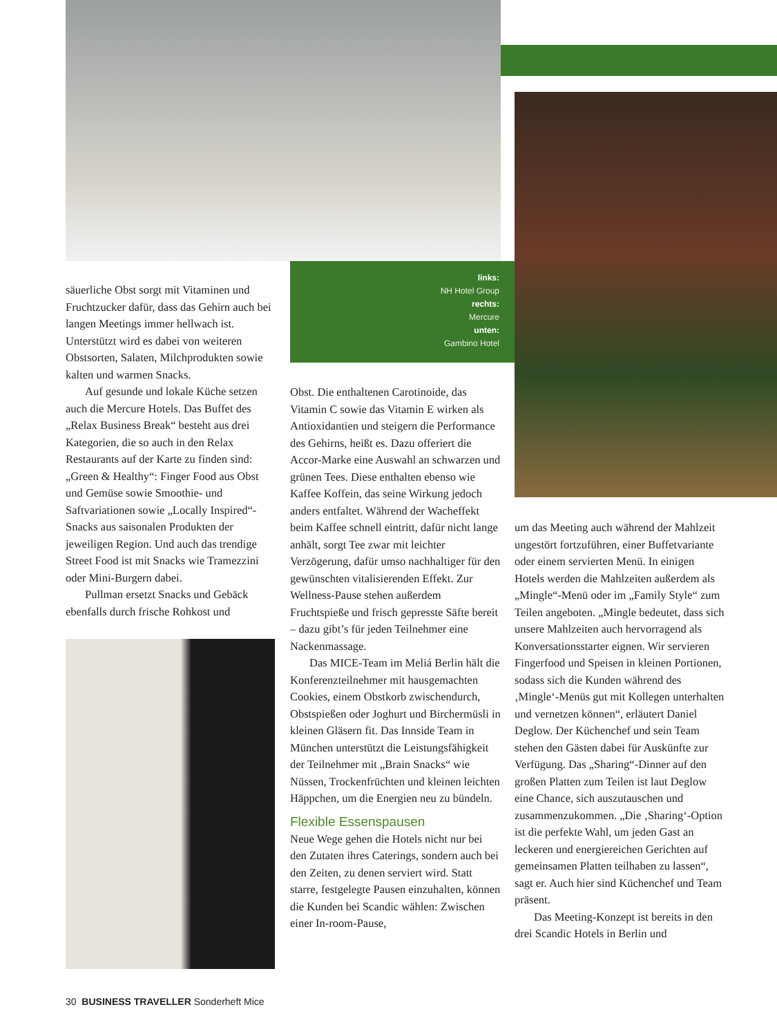links:
NH Hotel Group
rechts:
Mercure
unten:
Gambino Hotel
säuerliche Obst sorgt mit Vitaminen und Fruchtzucker dafür, dass das Gehirn auch bei langen Meetings immer hellwach ist. Unterstützt wird es dabei von weiteren Obstsorten, Salaten, Milchprodukten sowie kalten und warmen Snacks.
Auf gesunde und lokale Küche setzen auch die Mercure Hotels. Das Buffet des „Relax Business Break“ besteht aus drei Kategorien, die so auch in den Relax Restaurants auf der Karte zu finden sind: „Green & Healthy“: Finger Food aus Obst und Gemüse sowie Smoothie- und Saftvariationen sowie „Locally Inspired“-Snacks aus saisonalen Produkten der jeweiligen Region. Und auch das trendige Street Food ist mit Snacks wie Tramezzini oder Mini-Burgern dabei.
Pullman ersetzt Snacks und Gebäck ebenfalls durch frische Rohkost und
Obst. Die enthaltenen Carotinoide, das Vitamin C sowie das Vitamin E wirken als Antioxidantien und steigern die Performance des Gehirns, heißt es. Dazu offeriert die Accor-Marke eine Auswahl an schwarzen und grünen Tees. Diese enthalten ebenso wie Kaffee Koffein, das seine Wirkung jedoch anders entfaltet. Während der Wacheffekt beim Kaffee schnell eintritt, dafür nicht lange anhält, sorgt Tee zwar mit leichter Verzögerung, dafür umso nachhaltiger für den gewünschten vitalisierenden Effekt. Zur Wellness-Pause stehen außerdem Fruchtspieße und frisch gepresste Säfte bereit – dazu gibt’s für jeden Teilnehmer eine Nackenmassage.
Das MICE-Team im Meliá Berlin hält die Konferenzteilnehmer mit hausgemachten Cookies, einem Obstkorb zwischendurch, Obstspießen oder Joghurt und Birchermüsli in kleinen Gläsern fit. Das Innside Team in München unterstützt die Leistungsfähigkeit der Teilnehmer mit „Brain Snacks“ wie Nüssen, Trockenfrüchten und kleinen leichten Häppchen, um die Energien neu zu bündeln.
Flexible Essenspausen
Neue Wege gehen die Hotels nicht nur bei den Zutaten ihres Caterings, sondern auch bei den Zeiten, zu denen serviert wird. Statt starre, festgelegte Pausen einzuhalten, können die Kunden bei Scandic wählen: Zwischen einer In-room-Pause,
um das Meeting auch während der Mahlzeit ungestört fortzuführen, einer Buffetvariante oder einem servierten Menü. In einigen Hotels werden die Mahlzeiten außerdem als „Mingle“-Menü oder im „Family Style“ zum Teilen angeboten. „Mingle bedeutet, dass sich unsere Mahlzeiten auch hervorragend als Konversationsstarter eignen. Wir servieren Fingerfood und Speisen in kleinen Portionen, sodass sich die Kunden während des ‚Mingle‘-Menüs gut mit Kollegen unterhalten und vernetzen können“, erläutert Daniel Deglow. Der Küchenchef und sein Team stehen den Gästen dabei für Auskünfte zur Verfügung. Das „Sharing“-Dinner auf den großen Platten zum Teilen ist laut Deglow eine Chance, sich auszutauschen und zusammenzukommen. „Die ‚Sharing‘-Option ist die perfekte Wahl, um jeden Gast an leckeren und energiereichen Gerichten auf gemeinsamen Platten teilhaben zu lassen“, sagt er. Auch hier sind Küchenchef und Team präsent.
Das Meeting-Konzept ist bereits in den drei Scandic Hotels in Berlin und
30 BUSINESS TRAVELLER Sonderheft Mice